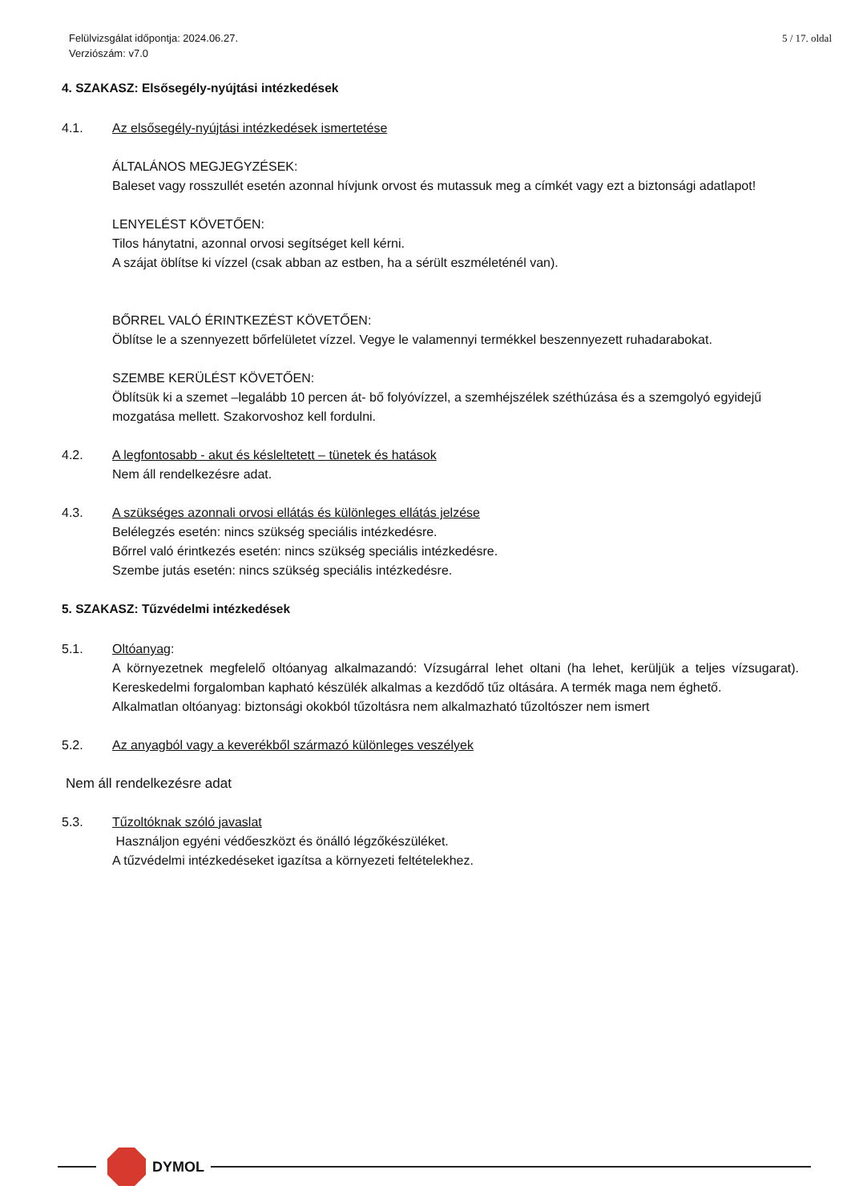Felülvizsgálat időpontja: 2024.06.27.
Verziószám: v7.0
5 / 17. oldal
4. SZAKASZ: Elsősegély-nyújtási intézkedések
4.1. Az elsősegély-nyújtási intézkedések ismertetése
ÁLTALÁNOS MEGJEGYZÉSEK:
Baleset vagy rosszullét esetén azonnal hívjunk orvost és mutassuk meg a címkét vagy ezt a biztonsági adatlapot!
LENYELÉST KÖVETŐEN:
Tilos hánytatni, azonnal orvosi segítséget kell kérni.
A szájat öblítse ki vízzel (csak abban az estben, ha a sérült eszméleténél van).
BŐRREL VALÓ ÉRINTKEZÉST KÖVETŐEN:
Öblítse le a szennyezett bőrfelületet vízzel. Vegye le valamennyi termékkel beszennyezett ruhadarabokat.
SZEMBE KERÜLÉST KÖVETŐEN:
Öblítsük ki a szemet –legalább 10 percen át- bő folyóvízzel, a szemhéjszélek széthúzása és a szemgolyó egyidejű mozgatása mellett. Szakorvoshoz kell fordulni.
4.2. A legfontosabb - akut és késleltetett – tünetek és hatások
Nem áll rendelkezésre adat.
4.3. A szükséges azonnali orvosi ellátás és különleges ellátás jelzése
Belélegzés esetén: nincs szükség speciális intézkedésre.
Bőrrel való érintkezés esetén: nincs szükség speciális intézkedésre.
Szembe jutás esetén: nincs szükség speciális intézkedésre.
5. SZAKASZ: Tűzvédelmi intézkedések
5.1. Oltóanyag:
A környezetnek megfelelő oltóanyag alkalmazandó: Vízsugárral lehet oltani (ha lehet, kerüljük a teljes vízsugarat). Kereskedelmi forgalomban kapható készülék alkalmas a kezdődő tűz oltására. A termék maga nem éghető.
Alkalmatlan oltóanyag: biztonsági okokból tűzoltásra nem alkalmazható tűzoltószer nem ismert
5.2. Az anyagból vagy a keverékből származó különleges veszélyek
Nem áll rendelkezésre adat
5.3. Tűzoltóknak szóló javaslat
Használjon egyéni védőeszközt és önálló légzőkészüléket.
A tűzvédelmi intézkedéseket igazítsa a környezeti feltételekhez.
DYMOL